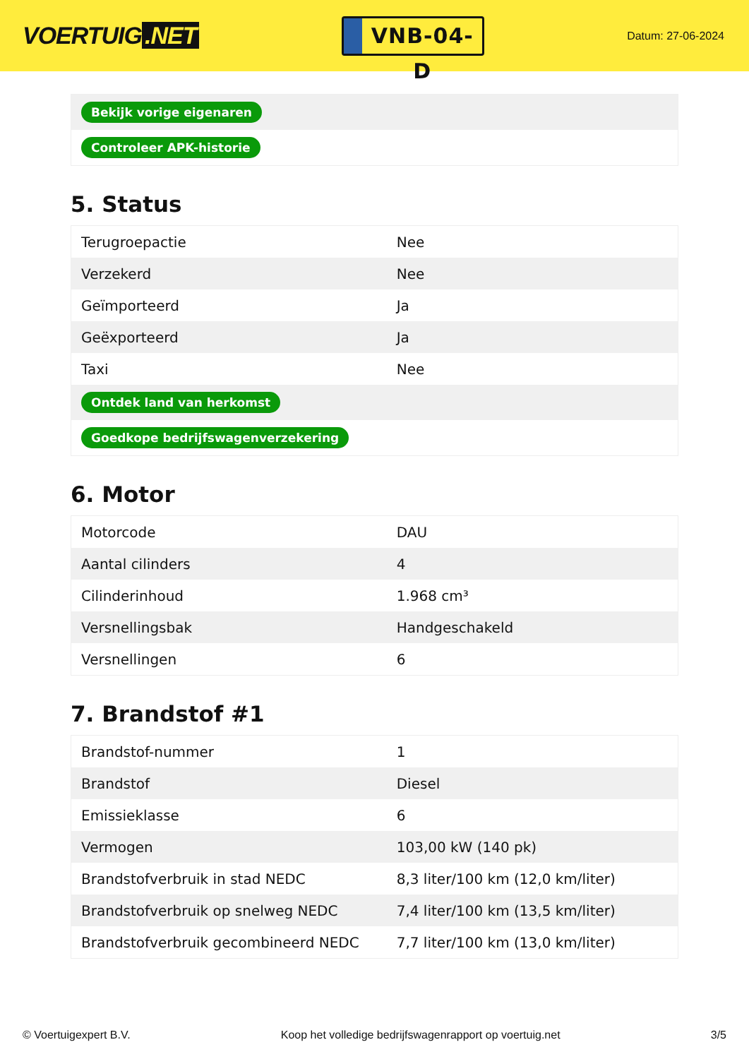VOERTUIG.NET
VNB-04-D
Datum: 27-06-2024
| Bekijk vorige eigenaren |
| Controleer APK-historie |
5. Status
| Terugroepactie | Nee |
| Verzekerd | Nee |
| Geïmporteerd | Ja |
| Geëxporteerd | Ja |
| Taxi | Nee |
| Ontdek land van herkomst | |
| Goedkope bedrijfswagenverzekering | |
6. Motor
| Motorcode | DAU |
| Aantal cilinders | 4 |
| Cilinderinhoud | 1.968 cm³ |
| Versnellingsbak | Handgeschakeld |
| Versnellingen | 6 |
7. Brandstof #1
| Brandstof-nummer | 1 |
| Brandstof | Diesel |
| Emissieklasse | 6 |
| Vermogen | 103,00 kW (140 pk) |
| Brandstofverbruik in stad NEDC | 8,3 liter/100 km (12,0 km/liter) |
| Brandstofverbruik op snelweg NEDC | 7,4 liter/100 km (13,5 km/liter) |
| Brandstofverbruik gecombineerd NEDC | 7,7 liter/100 km (13,0 km/liter) |
© Voertuigexpert B.V. Koop het volledige bedrijfswagenrapport op voertuig.net 3/5